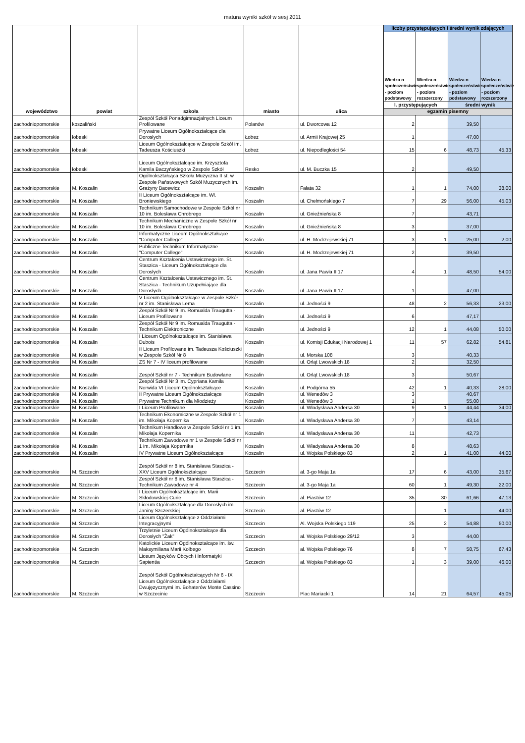matura wyniki szkół w sesj 2011
| województwo | powiat | szkoła | miasto | ulica | liczby przystępujących i średni wynik zdających | | | |
| --- | --- | --- | --- | --- | --- | --- | --- | --- |
| | | | | | Wiedza o społeczeństwie - poziom podstawowy | Wiedza o społeczeństwie - poziom rozszerzony | Wiedza o społeczeństwie - poziom podstawowy | Wiedza o społeczeństwie - poziom rozszerzony |
| | | | | | l. przystępujących | | średni wynik | |
| | | | | | egzamin pisemny | | | |
| zachodniopomorskie | koszaliński | Zespół Szkół Ponadgimnazjalnych Liceum Profilowane | Polanów | ul. Dworcowa 12 | 2 | | 39,50 | |
| zachodniopomorskie | łobeski | Prywatne Liceum Ogólnokształcące dla Dorosłych | Łobez | ul. Armii Krajowej 25 | 1 | | 47,00 | |
| zachodniopomorskie | łobeski | Liceum Ogólnokształcące w Zespole Szkół im. Tadeusza Kościuszki | Łobez | ul. Niepodległości 54 | 15 | 6 | 48,73 | 45,33 |
| zachodniopomorskie | łobeski | Liceum Ogólnokształcące im. Krzysztofa Kamila Baczyńskiego w Zespole Szkół | Resko | ul. M. Buczka 15 | 2 | | 49,50 | |
| zachodniopomorskie | M. Koszalin | Ogólnokształcąca Szkoła Muzyczna II st. w Zespole Państwowych Szkół Muzycznych im. Grażyny Bacewicz | Koszalin | Fałata 32 | 1 | 1 | 74,00 | 38,00 |
| zachodniopomorskie | M. Koszalin | II Liceum Ogólnokształcące im. Wł. Broniewskiego | Koszalin | ul. Chełmońskiego 7 | 7 | 29 | 56,00 | 45,03 |
| zachodniopomorskie | M. Koszalin | Technikum Samochodowe w Zespole Szkół nr 10 im. Bolesława Chrobrego | Koszalin | ul. Gnieźnieńska 8 | 7 | | 43,71 | |
| zachodniopomorskie | M. Koszalin | Technikum Mechaniczne w Zespole Szkół nr 10 im. Bolesława Chrobrego | Koszalin | ul. Gnieźnieńska 8 | 3 | | 37,00 | |
| zachodniopomorskie | M. Koszalin | Informatyczne Liceum Ogólnokształcące "Computer College" | Koszalin | ul. H. Modrzejewskiej 71 | 3 | 1 | 25,00 | 2,00 |
| zachodniopomorskie | M. Koszalin | Publiczne Technikum Informatyczne "Computer College" | Koszalin | ul. H. Modrzejewskiej 71 | 2 | | 39,50 | |
| zachodniopomorskie | M. Koszalin | Centrum Kształcenia Ustawicznego im. St. Staszica - Liceum Ogólnokształcące dla Dorosłych | Koszalin | ul. Jana Pawła II 17 | 4 | 1 | 48,50 | 54,00 |
| zachodniopomorskie | M. Koszalin | Centrum Kształcenia Ustawicznego im. St. Staszica - Technikum Uzupełniające dla Dorosłych | Koszalin | ul. Jana Pawła II 17 | 1 | | 47,00 | |
| zachodniopomorskie | M. Koszalin | V Liceum Ogólnokształcące w Zespole Szkół nr 2 im. Stanisława Lema | Koszalin | ul. Jedności 9 | 48 | 2 | 56,33 | 23,00 |
| zachodniopomorskie | M. Koszalin | Zespół Szkół Nr 9 im. Romualda Traugutta - Liceum Profilowane | Koszalin | ul. Jedności 9 | 6 | | 47,17 | |
| zachodniopomorskie | M. Koszalin | Zespół Szkół Nr 9 im. Romualda Traugutta - Technikum Elektroniczne | Koszalin | ul. Jedności 9 | 12 | 1 | 44,08 | 50,00 |
| zachodniopomorskie | M. Koszalin | I Liceum Ogólnokształcące im. Stanisława Dubois | Koszalin | ul. Komisji Edukacji Narodowej 1 | 11 | 57 | 62,82 | 54,81 |
| zachodniopomorskie | M. Koszalin | II Liceum Profilowane im. Tadeusza Kościuszki w Zespole Szkół Nr 8 | Koszalin | ul. Morska 108 | 3 | | 40,33 | |
| zachodniopomorskie | M. Koszalin | ZS Nr 7 - IV liceum profilowane | Koszalin | ul. Orląt Lwowskich 18 | 2 | | 32,50 | |
| zachodniopomorskie | M. Koszalin | Zespół Szkół nr 7 - Technikum Budowlane | Koszalin | ul. Orląt Lwowskich 18 | 3 | | 50,67 | |
| zachodniopomorskie | M. Koszalin | Zespół Szkół Nr 3 im. Cypriana Kamila Norwida VI Liceum Ogólnokształcące | Koszalin | ul. Podgórna 55 | 42 | 1 | 40,33 | 28,00 |
| zachodniopomorskie | M. Koszalin | II Prywatne Liceum Ogólnokształcące | Koszalin | ul. Wenedów 3 | 3 | | 40,67 | |
| zachodniopomorskie | M. Koszalin | Prywatne Technikum dla Młodzieży | Koszalin | ul. Wenedów 3 | 1 | | 55,00 | |
| zachodniopomorskie | M. Koszalin | I Liceum Profilowane | Koszalin | ul. Władysława Andersa 30 | 9 | 1 | 44,44 | 34,00 |
| zachodniopomorskie | M. Koszalin | Technikum Ekonomiczne w Zespole Szkół nr 1 im. Mikołaja Kopernika | Koszalin | ul. Władysława Andersa 30 | 7 | | 43,14 | |
| zachodniopomorskie | M. Koszalin | Technikum Handlowe w Zespole Szkół nr 1 im. Mikołaja Kopernika | Koszalin | ul. Władysława Andersa 30 | 11 | | 42,73 | |
| zachodniopomorskie | M. Koszalin | Technikum Zawodowe nr 1 w Zespole Szkół nr 1 im. Mikołaja Kopernika | Koszalin | ul. Władysława Andersa 30 | 8 | | 48,63 | |
| zachodniopomorskie | M. Koszalin | IV Prywatne Liceum Ogólnokształcące | Koszalin | ul. Wojska Polskiego 83 | 2 | 1 | 41,00 | 44,00 |
| zachodniopomorskie | M. Szczecin | Zespół Szkół nr 8 im. Stanisława Staszica - XXV Liceum Ogólnokształcące | Szczecin | al. 3-go Maja 1a | 17 | 6 | 43,00 | 35,67 |
| zachodniopomorskie | M. Szczecin | Zespół Szkół nr 8 im. Stanisława Staszica - Technikum Zawodowe nr 4 | Szczecin | al. 3-go Maja 1a | 60 | 1 | 49,30 | 22,00 |
| zachodniopomorskie | M. Szczecin | I Liceum Ogólnokształcące im. Marii Skłodowskiej-Curie | Szczecin | al. Piastów 12 | 35 | 30 | 61,66 | 47,13 |
| zachodniopomorskie | M. Szczecin | Liceum Ogólnokształcące dla Dorosłych im. Janiny Szczerskiej | Szczecin | al. Piastów 12 | | 1 | | 44,00 |
| zachodniopomorskie | M. Szczecin | Liceum Ogólnokształcące z Oddziałami Integracyjnymi | Szczecin | Al. Wojska Polskiego 119 | 25 | 2 | 54,88 | 50,00 |
| zachodniopomorskie | M. Szczecin | Trzyletnie Liceum Ogólnokształcące dla Dorosłych "Żak" | Szczecin | al. Wojska Polskiego 29/12 | 3 | | 44,00 | |
| zachodniopomorskie | M. Szczecin | Katolickie Liceum Ogólnokształcące im. św. Maksymiliana Marii Kolbego | Szczecin | al. Wojska Polskiego 76 | 8 | 7 | 58,75 | 67,43 |
| zachodniopomorskie | M. Szczecin | Liceum Języków Obcych i Informatyki Sapientia | Szczecin | al. Wojska Polskiego 83 | 1 | 3 | 39,00 | 46,00 |
| zachodniopomorskie | M. Szczecin | Zespół Szkół Ogólnokształcących Nr 6 - IX Liceum Ogólnokształcące z Oddziałami Dwujęzycznymi im. Bohaterów Monte Cassino w Szczecinie | Szczecin | Plac Mariacki 1 | 14 | 21 | 64,57 | 45,05 |